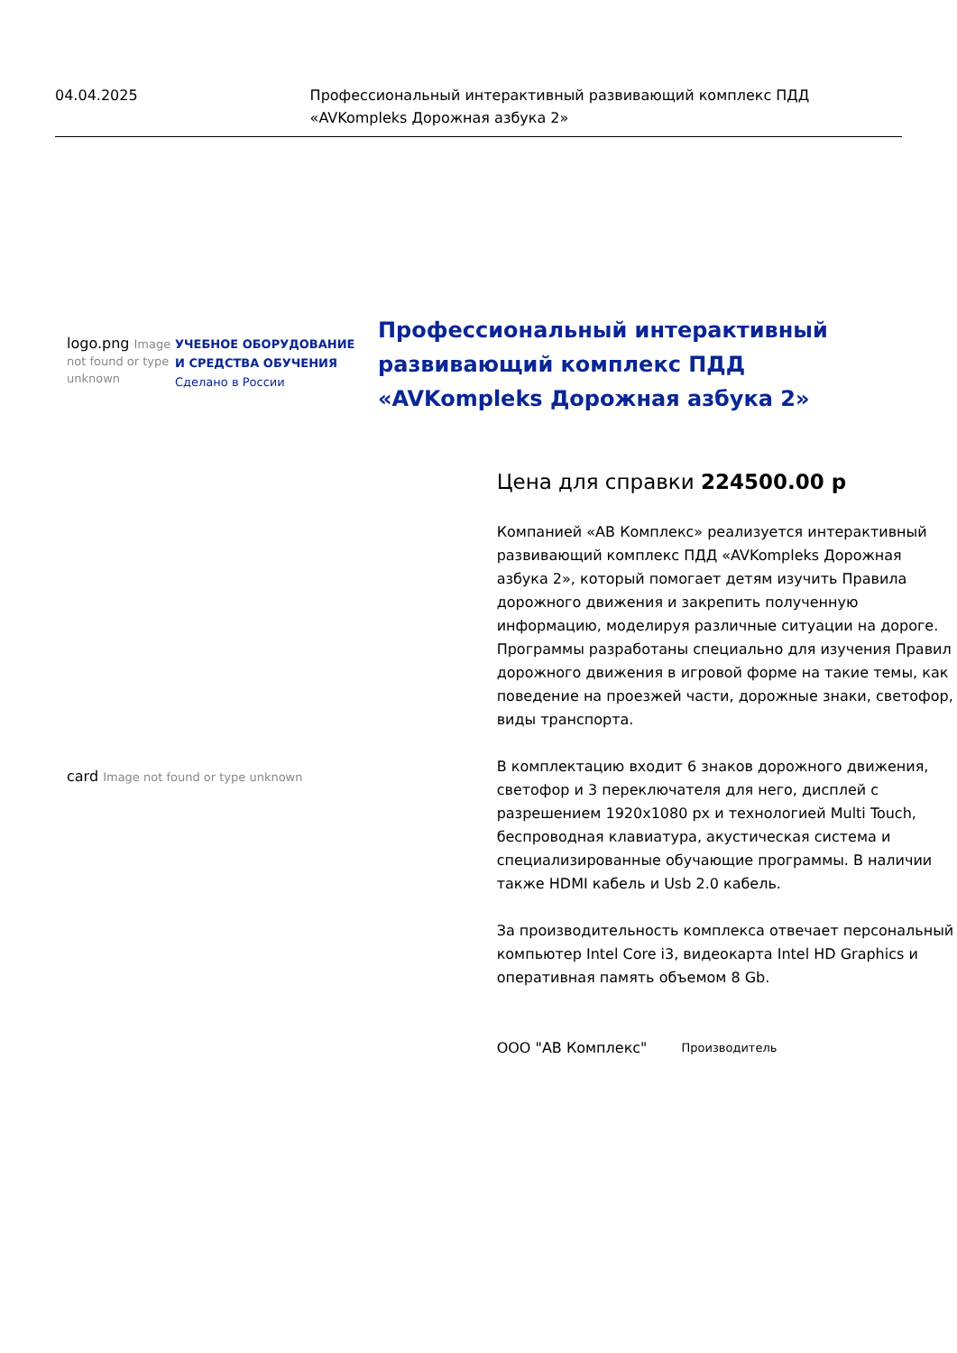04.04.2025 Профессиональный интерактивный развивающий комплекс ПДД «AVKompleks Дорожная азбука 2»
logo.png Image not found or type unknown
УЧЕБНОЕ ОБОРУДОВАНИЕ
И СРЕДСТВА ОБУЧЕНИЯ
Сделано в России
Профессиональный интерактивный развивающий комплекс ПДД «AVKompleks Дорожная азбука 2»
card Image not found or type unknown
Цена для справки 224500.00 р
Компанией «АВ Комплекс» реализуется интерактивный развивающий комплекс ПДД «AVKompleks Дорожная азбука 2», который помогает детям изучить Правила дорожного движения и закрепить полученную информацию, моделируя различные ситуации на дороге. Программы разработаны специально для изучения Правил дорожного движения в игровой форме на такие темы, как поведение на проезжей части, дорожные знаки, светофор, виды транспорта.
В комплектацию входит 6 знаков дорожного движения, светофор и 3 переключателя для него, дисплей с разрешением 1920x1080 px и технологией Multi Touch, беспроводная клавиатура, акустическая система и специализированные обучающие программы. В наличии также HDMI кабель и Usb 2.0 кабель.
За производительность комплекса отвечает персональный компьютер Intel Core i3, видеокарта Intel HD Graphics и оперативная память объемом 8 Gb.
ООО "АВ Комплекс"
Производитель